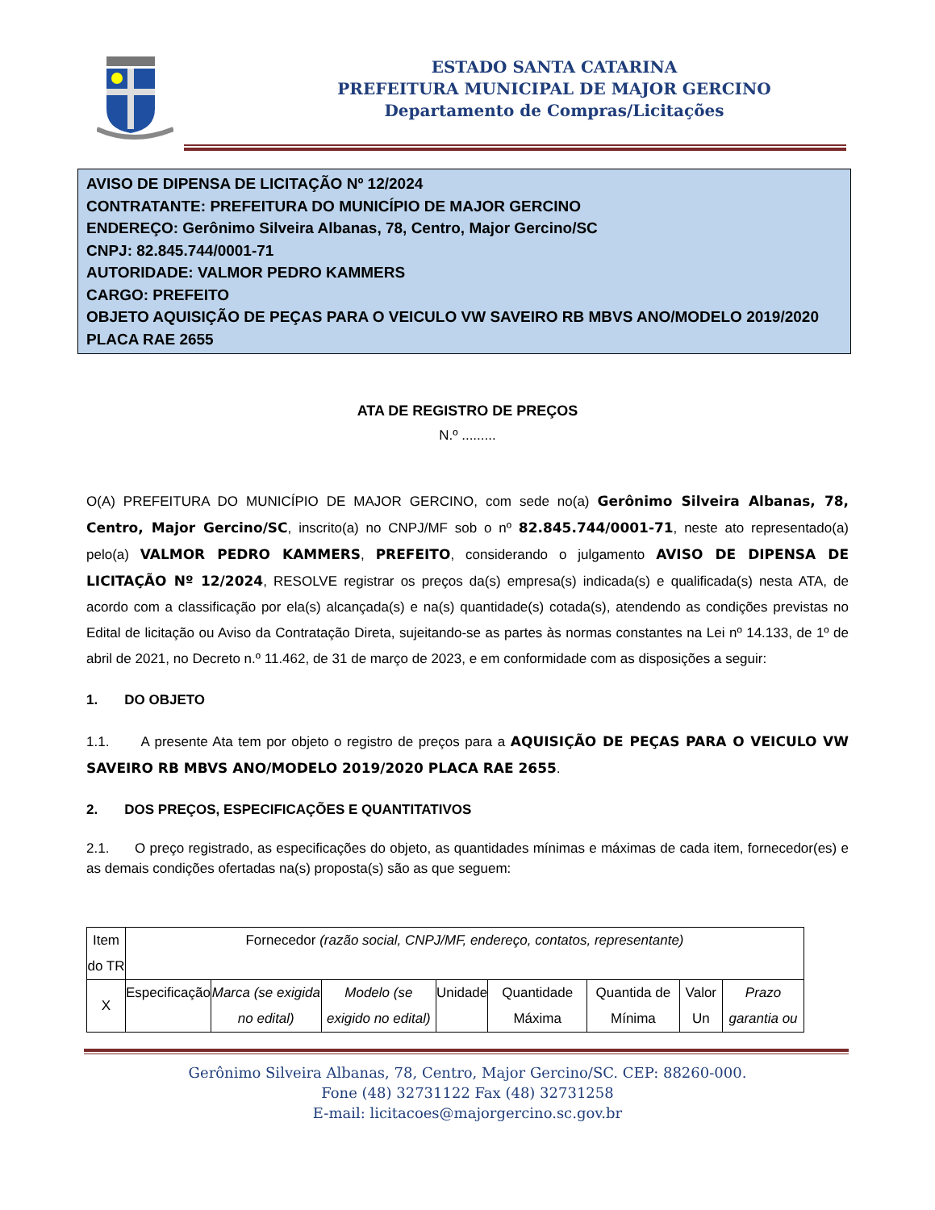ESTADO SANTA CATARINA
PREFEITURA MUNICIPAL DE MAJOR GERCINO
Departamento de Compras/Licitações
AVISO DE DIPENSA DE LICITAÇÃO Nº 12/2024
CONTRATANTE: PREFEITURA DO MUNICÍPIO DE MAJOR GERCINO
ENDEREÇO: Gerônimo Silveira Albanas, 78, Centro, Major Gercino/SC
CNPJ: 82.845.744/0001-71
AUTORIDADE: VALMOR PEDRO KAMMERS
CARGO: PREFEITO
OBJETO AQUISIÇÃO DE PEÇAS PARA O VEICULO VW SAVEIRO RB MBVS ANO/MODELO 2019/2020 PLACA RAE 2655
ATA DE REGISTRO DE PREÇOS
N.º .........
O(A) PREFEITURA DO MUNICÍPIO DE MAJOR GERCINO, com sede no(a) Gerônimo Silveira Albanas, 78, Centro, Major Gercino/SC, inscrito(a) no CNPJ/MF sob o nº 82.845.744/0001-71, neste ato representado(a) pelo(a) VALMOR PEDRO KAMMERS, PREFEITO, considerando o julgamento AVISO DE DIPENSA DE LICITAÇÃO Nº 12/2024, RESOLVE registrar os preços da(s) empresa(s) indicada(s) e qualificada(s) nesta ATA, de acordo com a classificação por ela(s) alcançada(s) e na(s) quantidade(s) cotada(s), atendendo as condições previstas no Edital de licitação ou Aviso da Contratação Direta, sujeitando-se as partes às normas constantes na Lei nº 14.133, de 1º de abril de 2021, no Decreto n.º 11.462, de 31 de março de 2023, e em conformidade com as disposições a seguir:
1. DO OBJETO
1.1. A presente Ata tem por objeto o registro de preços para a AQUISIÇÃO DE PEÇAS PARA O VEICULO VW SAVEIRO RB MBVS ANO/MODELO 2019/2020 PLACA RAE 2655.
2. DOS PREÇOS, ESPECIFICAÇÕES E QUANTITATIVOS
2.1. O preço registrado, as especificações do objeto, as quantidades mínimas e máximas de cada item, fornecedor(es) e as demais condições ofertadas na(s) proposta(s) são as que seguem:
| Item do TR | Fornecedor (razão social, CNPJ/MF, endereço, contatos, representante) | | | | | | | |
| X | Especificação | Marca (se exigida no edital) | Modelo (se exigido no edital) | Unidade | Quantidade Máxima | Quantida de Mínima | Valor Un | Prazo garantia ou |
Gerônimo Silveira Albanas, 78, Centro, Major Gercino/SC. CEP: 88260-000.
Fone (48) 32731122 Fax (48) 32731258
E-mail: licitacoes@majorgercino.sc.gov.br